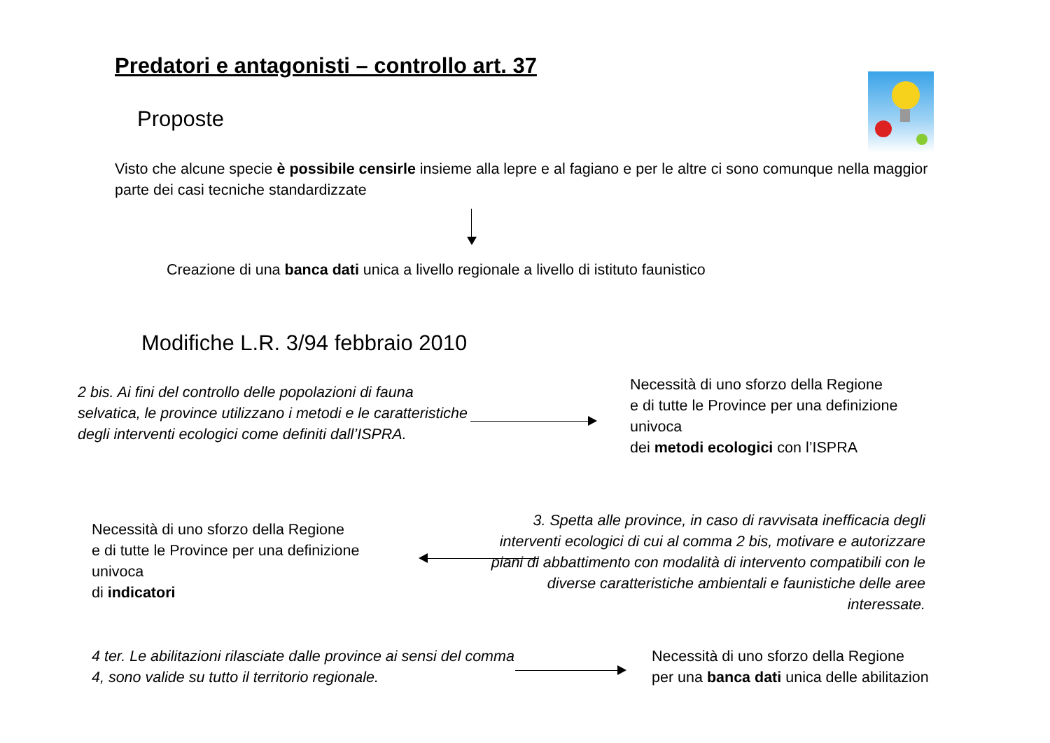Predatori e antagonisti – controllo art. 37
Proposte
Visto che alcune specie è possibile censirle insieme alla lepre e al fagiano e per le altre ci sono comunque nella maggior parte dei casi tecniche standardizzate
Creazione di una banca dati unica a livello regionale a livello di istituto faunistico
Modifiche L.R. 3/94 febbraio 2010
2 bis. Ai fini del controllo delle popolazioni di fauna selvatica, le province utilizzano i metodi e le caratteristiche
degli interventi ecologici come definiti dall’ISPRA.
Necessità di uno sforzo della Regione
e di tutte le Province per una definizione univoca
dei metodi ecologici con l’ISPRA
Necessità di uno sforzo della Regione
e di tutte le Province per una definizione univoca
di indicatori
3. Spetta alle province, in caso di ravvisata inefficacia degli interventi ecologici di cui al comma 2 bis, motivare e autorizzare piani di abbattimento con modalità di intervento compatibili con le diverse caratteristiche ambientali e faunistiche delle aree interessate.
4 ter. Le abilitazioni rilasciate dalle province ai sensi del comma 4, sono valide su tutto il territorio regionale.
Necessità di uno sforzo della Regione
per una banca dati unica delle abilitazion